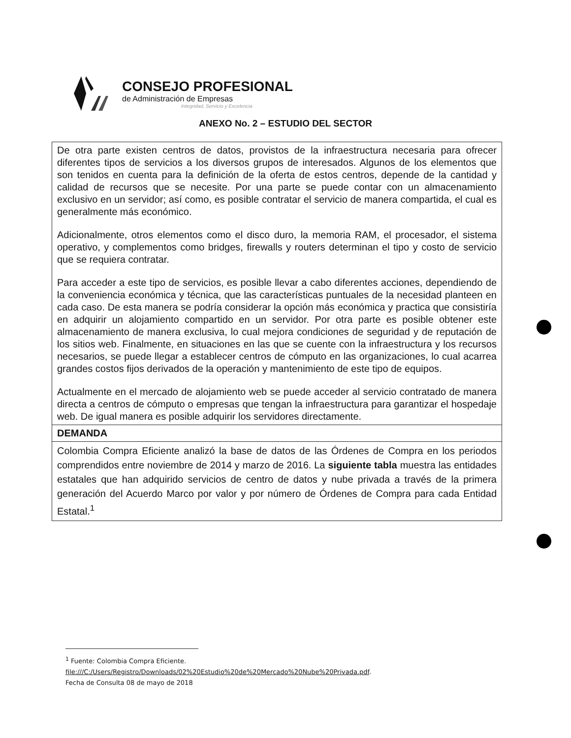CONSEJO PROFESIONAL
de Administración de Empresas
Integridad, Servicio y Excelencia
ANEXO No. 2 – ESTUDIO DEL SECTOR
| De otra parte existen centros de datos, provistos de la infraestructura necesaria para ofrecer diferentes tipos de servicios a los diversos grupos de interesados. Algunos de los elementos que son tenidos en cuenta para la definición de la oferta de estos centros, depende de la cantidad y calidad de recursos que se necesite. Por una parte se puede contar con un almacenamiento exclusivo en un servidor; así como, es posible contratar el servicio de manera compartida, el cual es generalmente más económico. Adicionalmente, otros elementos como el disco duro, la memoria RAM, el procesador, el sistema operativo, y complementos como bridges, firewalls y routers determinan el tipo y costo de servicio que se requiera contratar. Para acceder a este tipo de servicios, es posible llevar a cabo diferentes acciones, dependiendo de la conveniencia económica y técnica, que las características puntuales de la necesidad planteen en cada caso. De esta manera se podría considerar la opción más económica y practica que consistiría en adquirir un alojamiento compartido en un servidor. Por otra parte es posible obtener este almacenamiento de manera exclusiva, lo cual mejora condiciones de seguridad y de reputación de los sitios web. Finalmente, en situaciones en las que se cuente con la infraestructura y los recursos necesarios, se puede llegar a establecer centros de cómputo en las organizaciones, lo cual acarrea grandes costos fijos derivados de la operación y mantenimiento de este tipo de equipos. Actualmente en el mercado de alojamiento web se puede acceder al servicio contratado de manera directa a centros de cómputo o empresas que tengan la infraestructura para garantizar el hospedaje web. De igual manera es posible adquirir los servidores directamente. |
| DEMANDA |
| Colombia Compra Eficiente analizó la base de datos de las Órdenes de Compra en los periodos comprendidos entre noviembre de 2014 y marzo de 2016. La siguiente tabla muestra las entidades estatales que han adquirido servicios de centro de datos y nube privada a través de la primera generación del Acuerdo Marco por valor y por número de Órdenes de Compra para cada Entidad Estatal.<sup>1</sup> |
<sup>1</sup> Fuente: Colombia Compra Eficiente.
file:///C:/Users/Registro/Downloads/02%20Estudio%20de%20Mercado%20Nube%20Privada.pdf.
Fecha de Consulta 08 de mayo de 2018